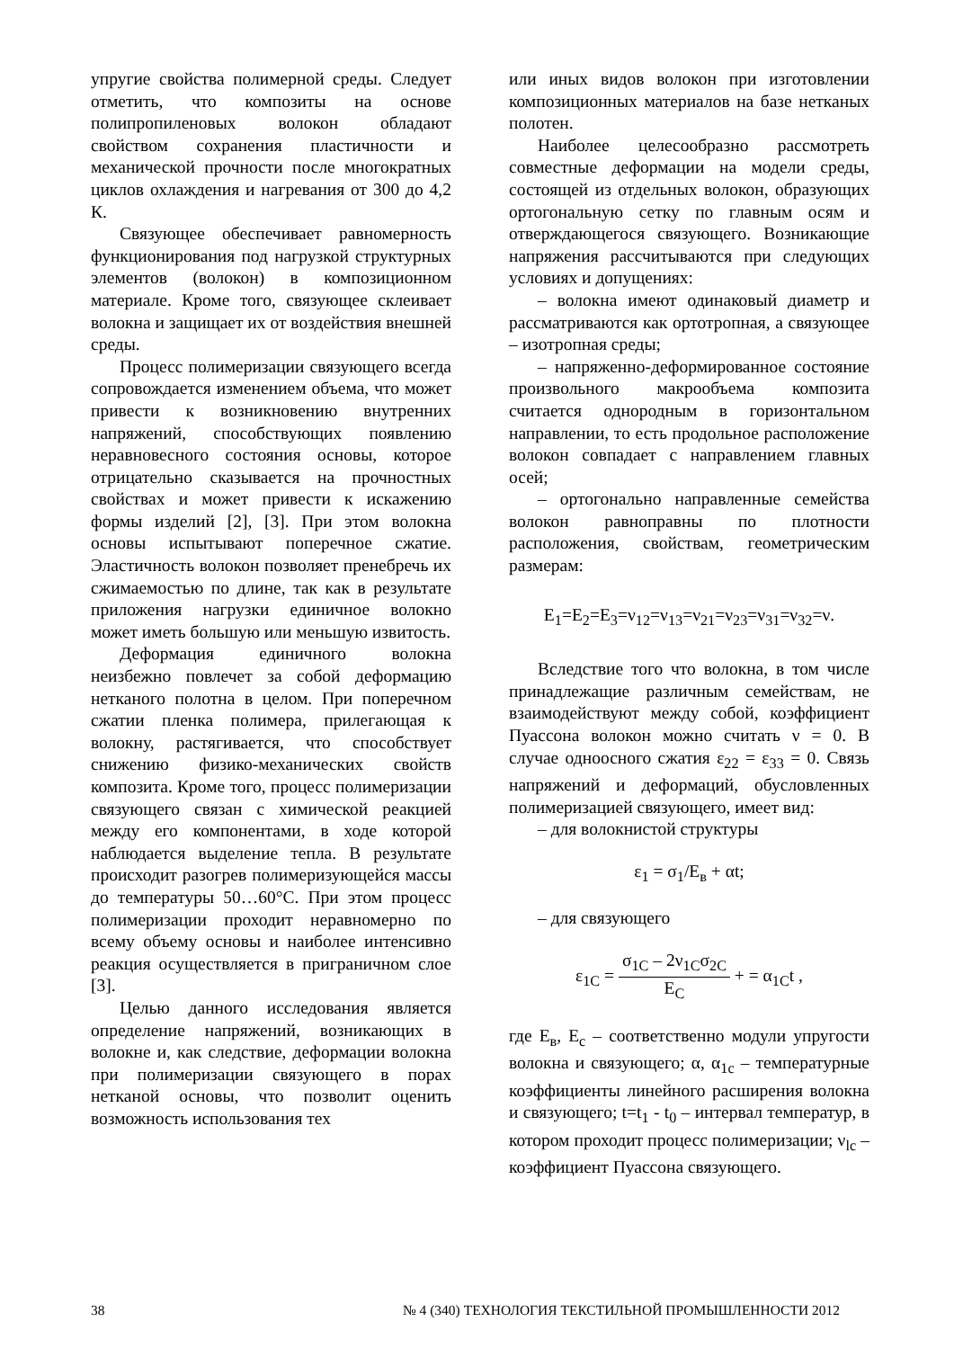упругие свойства полимерной среды. Следует отметить, что композиты на основе полипропиленовых волокон обладают свойством сохранения пластичности и механической прочности после многократных циклов охлаждения и нагревания от 300 до 4,2 К.
Связующее обеспечивает равномерность функционирования под нагрузкой структурных элементов (волокон) в композиционном материале. Кроме того, связующее склеивает волокна и защищает их от воздействия внешней среды.
Процесс полимеризации связующего всегда сопровождается изменением объема, что может привести к возникновению внутренних напряжений, способствующих появлению неравновесного состояния основы, которое отрицательно сказывается на прочностных свойствах и может привести к искажению формы изделий [2], [3]. При этом волокна основы испытывают поперечное сжатие. Эластичность волокон позволяет пренебречь их сжимаемостью по длине, так как в результате приложения нагрузки единичное волокно может иметь большую или меньшую извитость.
Деформация единичного волокна неизбежно повлечет за собой деформацию нетканого полотна в целом. При поперечном сжатии пленка полимера, прилегающая к волокну, растягивается, что способствует снижению физико-механических свойств композита. Кроме того, процесс полимеризации связующего связан с химической реакцией между его компонентами, в ходе которой наблюдается выделение тепла. В результате происходит разогрев полимеризующейся массы до температуры 50…60°С. При этом процесс полимеризации проходит неравномерно по всему объему основы и наиболее интенсивно реакция осуществляется в приграничном слое [3].
Целью данного исследования является определение напряжений, возникающих в волокне и, как следствие, деформации волокна при полимеризации связующего в порах нетканой основы, что позволит оценить возможность использования тех
или иных видов волокон при изготовлении композиционных материалов на базе нетканых полотен.
Наиболее целесообразно рассмотреть совместные деформации на модели среды, состоящей из отдельных волокон, образующих ортогональную сетку по главным осям и отверждающегося связующего. Возникающие напряжения рассчитываются при следующих условиях и допущениях:
– волокна имеют одинаковый диаметр и рассматриваются как ортотропная, а связующее – изотропная среды;
– напряженно-деформированное состояние произвольного макрообъема композита считается однородным в горизонтальном направлении, то есть продольное расположение волокон совпадает с направлением главных осей;
– ортогонально направленные семейства волокон равноправны по плотности расположения, свойствам, геометрическим размерам:
E<sub>1</sub>=E<sub>2</sub>=E<sub>3</sub>=ν<sub>12</sub>=ν<sub>13</sub>=ν<sub>21</sub>=ν<sub>23</sub>=ν<sub>31</sub>=ν<sub>32</sub>=ν.
Вследствие того что волокна, в том числе принадлежащие различным семействам, не взаимодействуют между собой, коэффициент Пуассона волокон можно считать ν = 0. В случае одноосного сжатия ε<sub>22</sub> = ε<sub>33</sub> = 0. Связь напряжений и деформаций, обусловленных полимеризацией связующего, имеет вид:
– для волокнистой структуры
ε<sub>1</sub> = σ<sub>1</sub>/E<sub>в</sub> + αt;
– для связующего
ε<sub>1C</sub> = σ<sub>1C</sub> – 2ν<sub>1C</sub>σ<sub>2C</sub> E<sub>C</sub> + = α<sub>1C</sub>t ,
где E<sub>в</sub>, E<sub>c</sub> – соответственно модули упругости волокна и связующего; α, α<sub>1c</sub> – температурные коэффициенты линейного расширения волокна и связующего; t=t<sub>1</sub> - t<sub>0</sub> – интервал температур, в котором проходит процесс полимеризации; ν<sub>lc</sub> – коэффициент Пуассона связующего.
38 № 4 (340) ТЕХНОЛОГИЯ ТЕКСТИЛЬНОЙ ПРОМЫШЛЕННОСТИ 2012